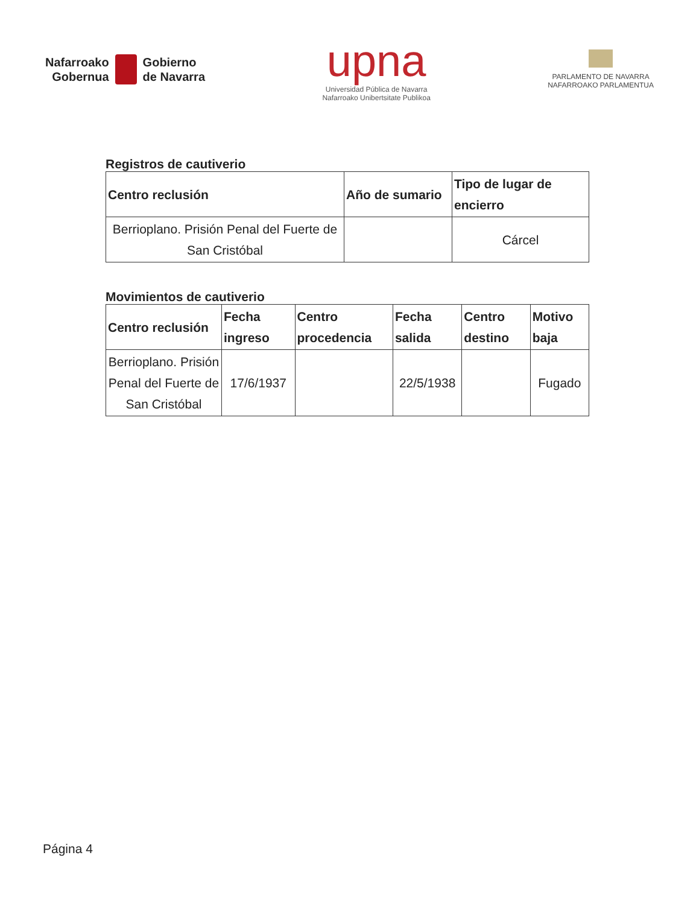Nafarroako
Gobernua
Gobierno
de Navarra
upna
Universidad Pública de Navarra
Nafarroako Unibertsitate Publikoa
PARLAMENTO DE NAVARRA
NAFARROAKO PARLAMENTUA
Registros de cautiverio
| Centro reclusión | Año de sumario | Tipo de lugar de encierro |
| --- | --- | --- |
| Berrioplano. Prisión Penal del Fuerte de San Cristóbal | | Cárcel |
Movimientos de cautiverio
| Centro reclusión | Fecha ingreso | Centro procedencia | Fecha salida | Centro destino | Motivo baja |
| --- | --- | --- | --- | --- | --- |
| Berrioplano. Prisión Penal del Fuerte de San Cristóbal | 17/6/1937 | | 22/5/1938 | | Fugado |
Página 4